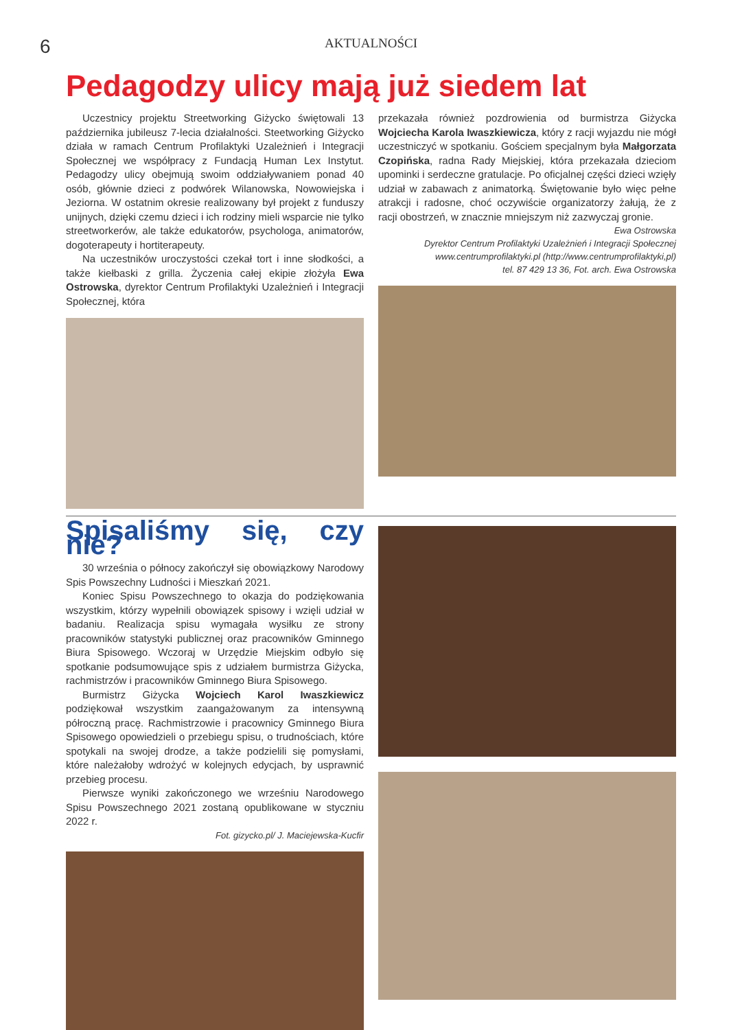6
AKTUALNOŚCI
Pedagodzy ulicy mają już siedem lat
Uczestnicy projektu Streetworking Giżycko świętowali 13 października jubileusz 7-lecia działalności. Steetworking Giżycko działa w ramach Centrum Profilaktyki Uzależnień i Integracji Społecznej we współpracy z Fundacją Human Lex Instytut. Pedagodzy ulicy obejmują swoim oddziaływaniem ponad 40 osób, głównie dzieci z podwórek Wilanowska, Nowowiejska i Jeziorna. W ostatnim okresie realizowany był projekt z funduszy unijnych, dzięki czemu dzieci i ich rodziny mieli wsparcie nie tylko streetworkerów, ale także edukatorów, psychologa, animatorów, dogoterapeuty i hortiterapeuty.
Na uczestników uroczystości czekał tort i inne słodkości, a także kiełbaski z grilla. Życzenia całej ekipie złożyła Ewa Ostrowska, dyrektor Centrum Profilaktyki Uzależnień i Integracji Społecznej, która
przekazała również pozdrowienia od burmistrza Giżycka Wojciecha Karola Iwaszkiewicza, który z racji wyjazdu nie mógł uczestniczyć w spotkaniu. Gościem specjalnym była Małgorzata Czopińska, radna Rady Miejskiej, która przekazała dzieciom upominki i serdeczne gratulacje. Po oficjalnej części dzieci wzięły udział w zabawach z animatorką. Świętowanie było więc pełne atrakcji i radosne, choć oczywiście organizatorzy żałują, że z racji obostrzeń, w znacznie mniejszym niż zazwyczaj gronie.
Ewa Ostrowska
Dyrektor Centrum Profilaktyki Uzależnień i Integracji Społecznej
www.centrumprofilaktyki.pl (http://www.centrumprofilaktyki,pl)
tel. 87 429 13 36, Fot. arch. Ewa Ostrowska
Spisaliśmy się, czy nie?
30 września o północy zakończył się obowiązkowy Narodowy Spis Powszechny Ludności i Mieszkań 2021.
Koniec Spisu Powszechnego to okazja do podziękowania wszystkim, którzy wypełnili obowiązek spisowy i wzięli udział w badaniu. Realizacja spisu wymagała wysiłku ze strony pracowników statystyki publicznej oraz pracowników Gminnego Biura Spisowego. Wczoraj w Urzędzie Miejskim odbyło się spotkanie podsumowujące spis z udziałem burmistrza Giżycka, rachmistrzów i pracowników Gminnego Biura Spisowego.
Burmistrz Giżycka Wojciech Karol Iwaszkiewicz podziękował wszystkim zaangażowanym za intensywną półroczną pracę. Rachmistrzowie i pracownicy Gminnego Biura Spisowego opowiedzieli o przebiegu spisu, o trudnościach, które spotykali na swojej drodze, a także podzielili się pomysłami, które należałoby wdrożyć w kolejnych edycjach, by usprawnić przebieg procesu.
Pierwsze wyniki zakończonego we wrześniu Narodowego Spisu Powszechnego 2021 zostaną opublikowane w styczniu 2022 r.
Fot. gizycko.pl/ J. Maciejewska-Kucfir